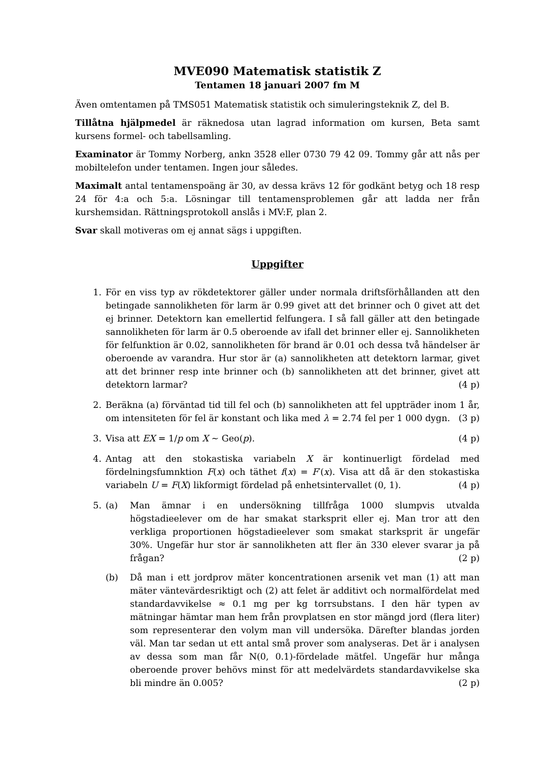MVE090 Matematisk statistik Z
Tentamen 18 januari 2007 fm M
Även omtentamen på TMS051 Matematisk statistik och simuleringsteknik Z, del B.
Tillåtna hjälpmedel är räknedosa utan lagrad information om kursen, Beta samt kursens formel- och tabellsamling.
Examinator är Tommy Norberg, ankn 3528 eller 0730 79 42 09. Tommy går att nås per mobiltelefon under tentamen. Ingen jour således.
Maximalt antal tentamenspoäng är 30, av dessa krävs 12 för godkänt betyg och 18 resp 24 för 4:a och 5:a. Lösningar till tentamensproblemen går att ladda ner från kurshemsidan. Rättningsprotokoll anslås i MV:F, plan 2.
Svar skall motiveras om ej annat sägs i uppgiften.
Uppgifter
1. För en viss typ av rökdetektorer gäller under normala driftsförhållanden att den betingade sannolikheten för larm är 0.99 givet att det brinner och 0 givet att det ej brinner. Detektorn kan emellertid felfungera. I så fall gäller att den betingade sannolikheten för larm är 0.5 oberoende av ifall det brinner eller ej. Sannolikheten för felfunktion är 0.02, sannolikheten för brand är 0.01 och dessa två händelser är oberoende av varandra. Hur stor är (a) sannolikheten att detektorn larmar, givet att det brinner resp inte brinner och (b) sannolikheten att det brinner, givet att detektorn larmar? (4 p)
2. Beräkna (a) förväntad tid till fel och (b) sannolikheten att fel uppträder inom 1 år, om intensiteten för fel är konstant och lika med λ = 2.74 fel per 1 000 dygn. (3 p)
3. Visa att EX = 1/p om X ∼ Geo(p). (4 p)
4. Antag att den stokastiska variabeln X är kontinuerligt fördelad med fördelningsfumnktion F(x) och täthet f(x) = F′(x). Visa att då är den stokastiska variabeln U = F(X) likformigt fördelad på enhetsintervallet (0, 1). (4 p)
5. (a) Man ämnar i en undersökning tillfråga 1000 slumpvis utvalda högstadieelever om de har smakat starksprit eller ej. Man tror att den verkliga proportionen högstadieelever som smakat starksprit är ungefär 30%. Ungefär hur stor är sannolikheten att fler än 330 elever svarar ja på frågan? (2 p)
(b) Då man i ett jordprov mäter koncentrationen arsenik vet man (1) att man mäter väntevärdesriktigt och (2) att felet är additivt och normalfördelat med standardavvikelse ≈ 0.1 mg per kg torrsubstans. I den här typen av mätningar hämtar man hem från provplatsen en stor mängd jord (flera liter) som representerar den volym man vill undersöka. Därefter blandas jorden väl. Man tar sedan ut ett antal små prover som analyseras. Det är i analysen av dessa som man får N(0, 0.1)-fördelade mätfel. Ungefär hur många oberoende prover behövs minst för att medelvärdets standardavvikelse ska bli mindre än 0.005? (2 p)